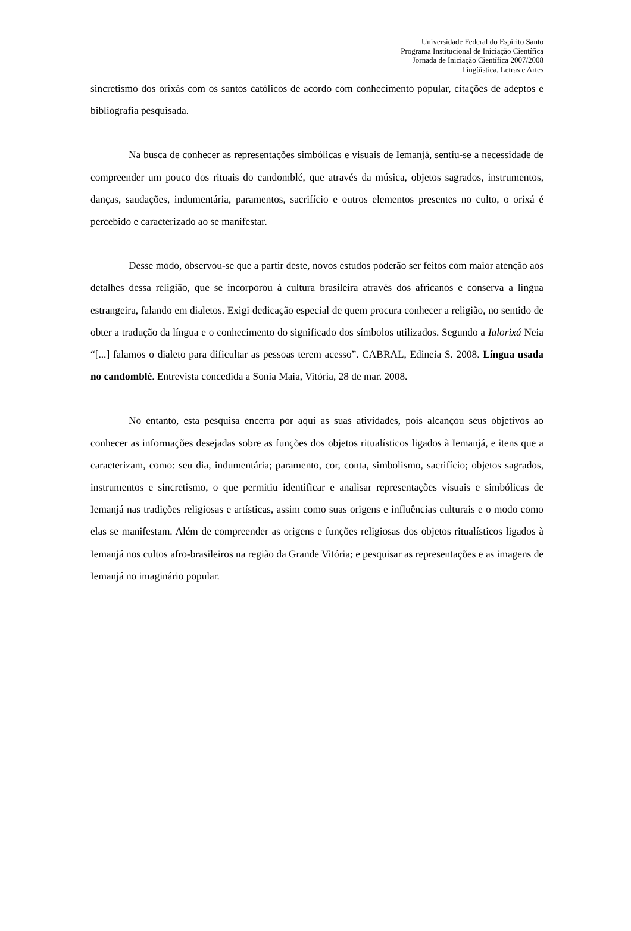Universidade Federal do Espírito Santo
Programa Institucional de Iniciação Científica
Jornada de Iniciação Científica 2007/2008
Lingüística, Letras e Artes
sincretismo dos orixás com os santos católicos de acordo com conhecimento popular, citações de adeptos e bibliografia pesquisada.
Na busca de conhecer as representações simbólicas e visuais de Iemanjá, sentiu-se a necessidade de compreender um pouco dos rituais do candomblé, que através da música, objetos sagrados, instrumentos, danças, saudações, indumentária, paramentos, sacrifício e outros elementos presentes no culto, o orixá é percebido e caracterizado ao se manifestar.
Desse modo, observou-se que a partir deste, novos estudos poderão ser feitos com maior atenção aos detalhes dessa religião, que se incorporou à cultura brasileira através dos africanos e conserva a língua estrangeira, falando em dialetos. Exigi dedicação especial de quem procura conhecer a religião, no sentido de obter a tradução da língua e o conhecimento do significado dos símbolos utilizados. Segundo a Ialorixá Neia “[...] falamos o dialeto para dificultar as pessoas terem acesso”. CABRAL, Edineia S. 2008. Língua usada no candomblé. Entrevista concedida a Sonia Maia, Vitória, 28 de mar. 2008.
No entanto, esta pesquisa encerra por aqui as suas atividades, pois alcançou seus objetivos ao conhecer as informações desejadas sobre as funções dos objetos ritualísticos ligados à Iemanjá, e itens que a caracterizam, como: seu dia, indumentária; paramento, cor, conta, simbolismo, sacrifício; objetos sagrados, instrumentos e sincretismo, o que permitiu identificar e analisar representações visuais e simbólicas de Iemanjá nas tradições religiosas e artísticas, assim como suas origens e influências culturais e o modo como elas se manifestam. Além de compreender as origens e funções religiosas dos objetos ritualísticos ligados à Iemanjá nos cultos afro-brasileiros na região da Grande Vitória; e pesquisar as representações e as imagens de Iemanjá no imaginário popular.